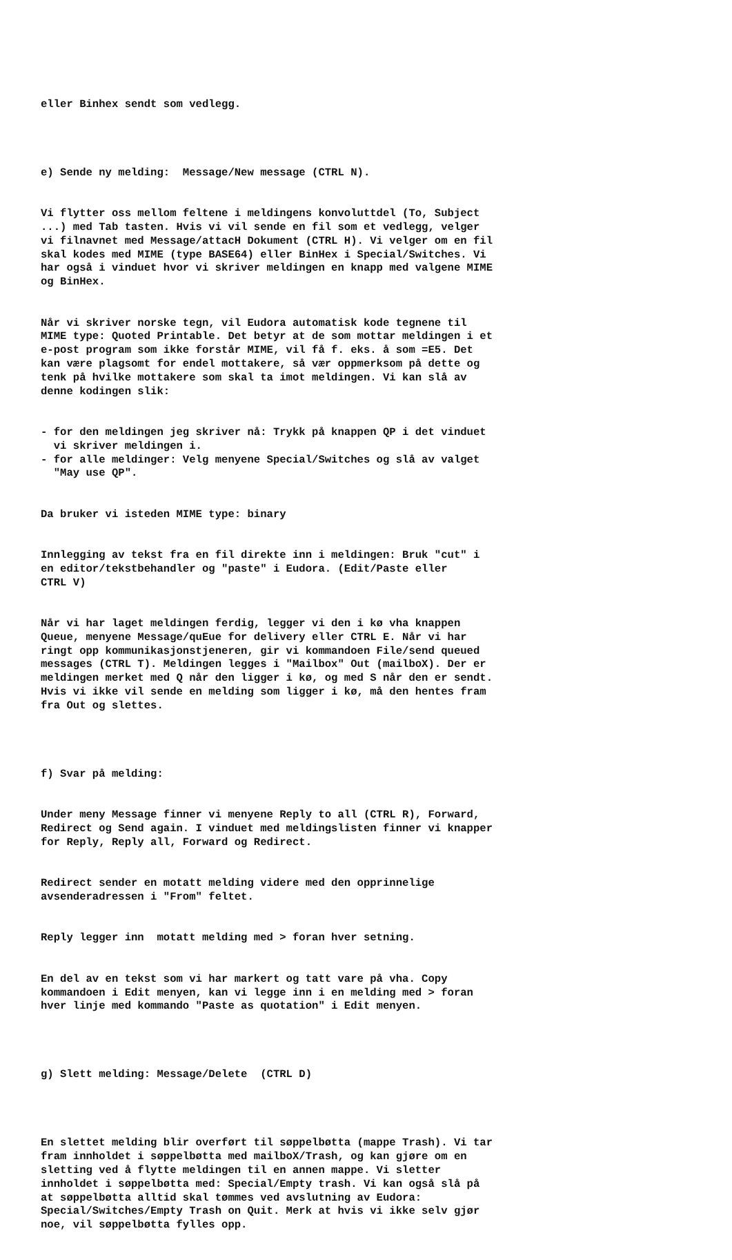eller Binhex sendt som vedlegg.
e) Sende ny melding: Message/New message (CTRL N).
Vi flytter oss mellom feltene i meldingens konvoluttdel (To, Subject ...) med Tab tasten. Hvis vi vil sende en fil som et vedlegg, velger vi filnavnet med Message/attacH Dokument (CTRL H). Vi velger om en fil skal kodes med MIME (type BASE64) eller BinHex i Special/Switches. Vi har også i vinduet hvor vi skriver meldingen en knapp med valgene MIME og BinHex.
Når vi skriver norske tegn, vil Eudora automatisk kode tegnene til MIME type: Quoted Printable. Det betyr at de som mottar meldingen i et e-post program som ikke forstår MIME, vil få f. eks. å som =E5. Det kan være plagsomt for endel mottakere, så vær oppmerksom på dette og tenk på hvilke mottakere som skal ta imot meldingen. Vi kan slå av denne kodingen slik:
- for den meldingen jeg skriver nå: Trykk på knappen QP i det vinduet vi skriver meldingen i. - for alle meldinger: Velg menyene Special/Switches og slå av valget "May use QP".
Da bruker vi isteden MIME type: binary
Innlegging av tekst fra en fil direkte inn i meldingen: Bruk "cut" i en editor/tekstbehandler og "paste" i Eudora. (Edit/Paste eller CTRL V)
Når vi har laget meldingen ferdig, legger vi den i kø vha knappen Queue, menyene Message/quEue for delivery eller CTRL E. Når vi har ringt opp kommunikasjonstjeneren, gir vi kommandoen File/send queued messages (CTRL T). Meldingen legges i "Mailbox" Out (mailboX). Der er meldingen merket med Q når den ligger i kø, og med S når den er sendt. Hvis vi ikke vil sende en melding som ligger i kø, må den hentes fram fra Out og slettes.
f) Svar på melding:
Under meny Message finner vi menyene Reply to all (CTRL R), Forward, Redirect og Send again. I vinduet med meldingslisten finner vi knapper for Reply, Reply all, Forward og Redirect.
Redirect sender en motatt melding videre med den opprinnelige avsenderadressen i "From" feltet.
Reply legger inn motatt melding med > foran hver setning.
En del av en tekst som vi har markert og tatt vare på vha. Copy kommandoen i Edit menyen, kan vi legge inn i en melding med > foran hver linje med kommando "Paste as quotation" i Edit menyen.
g) Slett melding: Message/Delete (CTRL D)
En slettet melding blir overført til søppelbøtta (mappe Trash). Vi tar fram innholdet i søppelbøtta med mailboX/Trash, og kan gjøre om en sletting ved å flytte meldingen til en annen mappe. Vi sletter innholdet i søppelbøtta med: Special/Empty trash. Vi kan også slå på at søppelbøtta alltid skal tømmes ved avslutning av Eudora: Special/Switches/Empty Trash on Quit. Merk at hvis vi ikke selv gjør noe, vil søppelbøtta fylles opp.